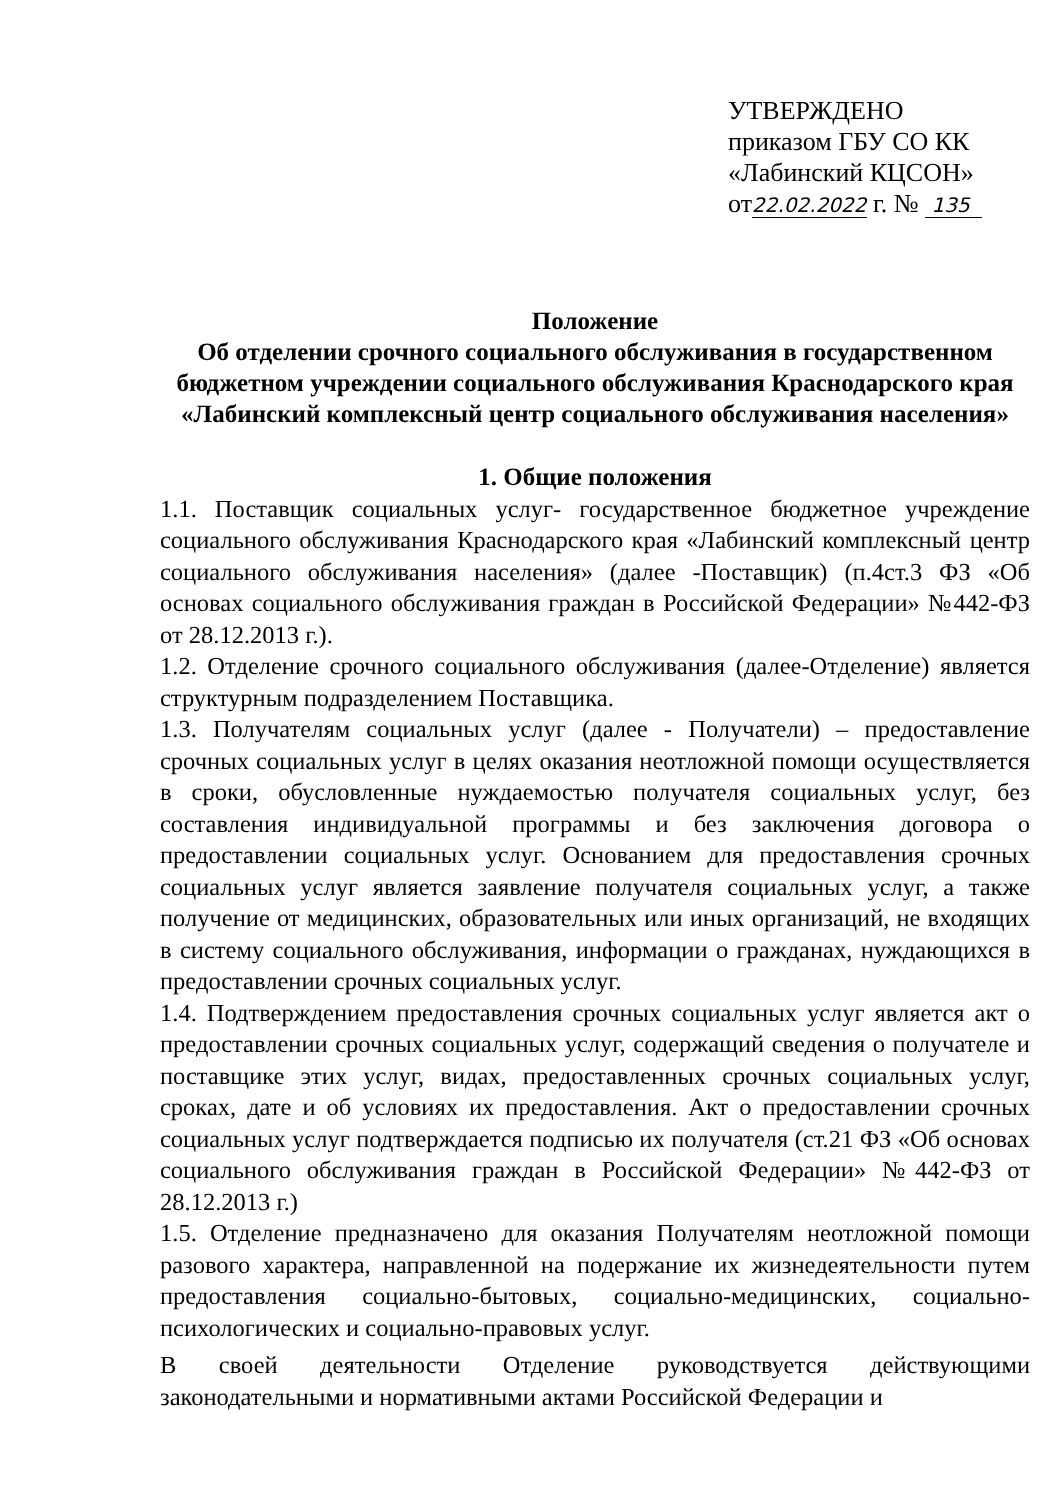УТВЕРЖДЕНО
приказом ГБУ СО КК
«Лабинский КЦСОН»
от22.02.2022 г. № 135
Положение
Об отделении срочного социального обслуживания в государственном бюджетном учреждении социального обслуживания Краснодарского края «Лабинский комплексный центр социального обслуживания населения»
1. Общие положения
1.1. Поставщик социальных услуг- государственное бюджетное учреждение социального обслуживания Краснодарского края «Лабинский комплексный центр социального обслуживания населения» (далее -Поставщик) (п.4ст.3 ФЗ «Об основах социального обслуживания граждан в Российской Федерации» №442-ФЗ от 28.12.2013 г.).
1.2. Отделение срочного социального обслуживания (далее-Отделение) является структурным подразделением Поставщика.
1.3. Получателям социальных услуг (далее - Получатели) – предоставление срочных социальных услуг в целях оказания неотложной помощи осуществляется в сроки, обусловленные нуждаемостью получателя социальных услуг, без составления индивидуальной программы и без заключения договора о предоставлении социальных услуг. Основанием для предоставления срочных социальных услуг является заявление получателя социальных услуг, а также получение от медицинских, образовательных или иных организаций, не входящих в систему социального обслуживания, информации о гражданах, нуждающихся в предоставлении срочных социальных услуг.
1.4. Подтверждением предоставления срочных социальных услуг является акт о предоставлении срочных социальных услуг, содержащий сведения о получателе и поставщике этих услуг, видах, предоставленных срочных социальных услуг, сроках, дате и об условиях их предоставления. Акт о предоставлении срочных социальных услуг подтверждается подписью их получателя (ст.21 ФЗ «Об основах социального обслуживания граждан в Российской Федерации» №442-ФЗ от 28.12.2013 г.)
1.5. Отделение предназначено для оказания Получателям неотложной помощи разового характера, направленной на подержание их жизнедеятельности путем предоставления социально-бытовых, социально-медицинских, социально-психологических и социально-правовых услуг.
В своей деятельности Отделение руководствуется действующими законодательными и нормативными актами Российской Федерации и